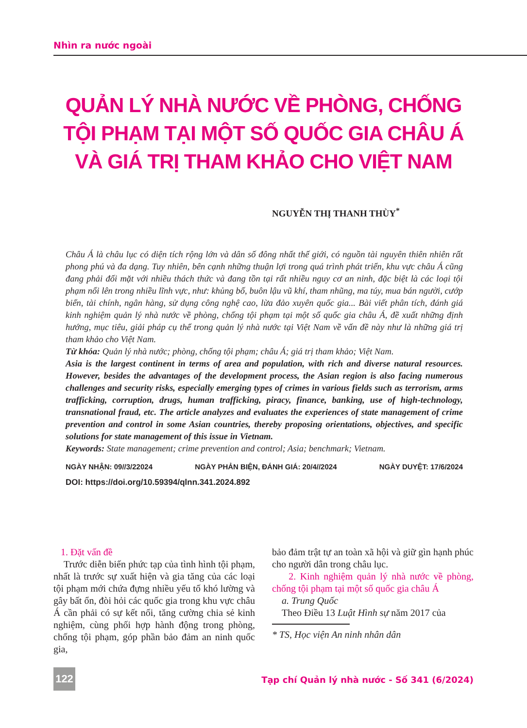Nhìn ra nước ngoài
QUẢN LÝ NHÀ NƯỚC VỀ PHÒNG, CHỐNG TỘI PHẠM TẠI MỘT SỐ QUỐC GIA CHÂU Á VÀ GIÁ TRỊ THAM KHẢO CHO VIỆT NAM
NGUYỄN THỊ THANH THÙY<sup>*</sup>
Châu Á là châu lục có diện tích rộng lớn và dân số đông nhất thế giới, có nguồn tài nguyên thiên nhiên rất phong phú và đa dạng. Tuy nhiên, bên cạnh những thuận lợi trong quá trình phát triển, khu vực châu Á cũng đang phải đối mặt với nhiều thách thức và đang tồn tại rất nhiều nguy cơ an ninh, đặc biệt là các loại tội phạm nổi lên trong nhiều lĩnh vực, như: khủng bố, buôn lậu vũ khí, tham nhũng, ma túy, mua bán người, cướp biển, tài chính, ngân hàng, sử dụng công nghệ cao, lừa đảo xuyên quốc gia... Bài viết phân tích, đánh giá kinh nghiệm quản lý nhà nước về phòng, chống tội phạm tại một số quốc gia châu Á, đề xuất những định hướng, mục tiêu, giải pháp cụ thể trong quản lý nhà nước tại Việt Nam về vấn đề này như là những giá trị tham khảo cho Việt Nam.
Từ khóa: Quản lý nhà nước; phòng, chống tội phạm; châu Á; giá trị tham khảo; Việt Nam.
Asia is the largest continent in terms of area and population, with rich and diverse natural resources. However, besides the advantages of the development process, the Asian region is also facing numerous challenges and security risks, especially emerging types of crimes in various fields such as terrorism, arms trafficking, corruption, drugs, human trafficking, piracy, finance, banking, use of high-technology, transnational fraud, etc. The article analyzes and evaluates the experiences of state management of crime prevention and control in some Asian countries, thereby proposing orientations, objectives, and specific solutions for state management of this issue in Vietnam.
Keywords: State management; crime prevention and control; Asia; benchmark; Vietnam.
NGÀY NHẬN: 09//3/22024 NGÀY PHẢN BIỆN, ĐÁNH GIÁ: 20/4//2024 NGÀY DUYỆT: 17/6/2024
DOI: https://doi.org/10.59394/qlnn.341.2024.892
1. Đặt vấn đề
Trước diễn biến phức tạp của tình hình tội phạm, nhất là trước sự xuất hiện và gia tăng của các loại tội phạm mới chứa đựng nhiều yếu tố khó lường và gây bất ổn, đòi hỏi các quốc gia trong khu vực châu Á cần phải có sự kết nối, tăng cường chia sẻ kinh nghiệm, cùng phối hợp hành động trong phòng, chống tội phạm, góp phần bảo đảm an ninh quốc gia,
bảo đảm trật tự an toàn xã hội và giữ gìn hạnh phúc cho người dân trong châu lục.
2. Kinh nghiệm quản lý nhà nước về phòng, chống tội phạm tại một số quốc gia châu Á
a. Trung Quốc
Theo Điều 13 Luật Hình sự năm 2017 của
* TS, Học viện An ninh nhân dân
122
Tạp chí Quản lý nhà nước - Số 341 (6/2024)